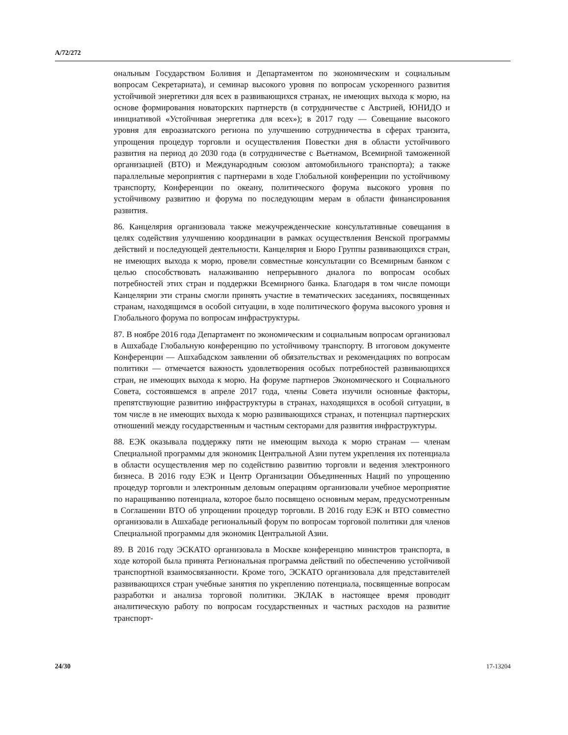A/72/272
ональным Государством Боливия и Департаментом по экономическим и социальным вопросам Секретариата), и семинар высокого уровня по вопросам ускоренного развития устойчивой энергетики для всех в развивающихся странах, не имеющих выхода к морю, на основе формирования новаторских партнерств (в сотрудничестве с Австрией, ЮНИДО и инициативой «Устойчивая энергетика для всех»); в 2017 году — Совещание высокого уровня для евроазиатского региона по улучшению сотрудничества в сферах транзита, упрощения процедур торговли и осуществления Повестки дня в области устойчивого развития на период до 2030 года (в сотрудничестве с Вьетнамом, Всемирной таможенной организацией (ВТО) и Международным союзом автомобильного транспорта); а также параллельные мероприятия с партнерами в ходе Глобальной конференции по устойчивому транспорту, Конференции по океану, политического форума высокого уровня по устойчивому развитию и форума по последующим мерам в области финансирования развития.
86. Канцелярия организовала также межучрежденческие консультативные совещания в целях содействия улучшению координации в рамках осуществления Венской программы действий и последующей деятельности. Канцелярия и Бюро Группы развивающихся стран, не имеющих выхода к морю, провели совместные консультации со Всемирным банком с целью способствовать налаживанию непрерывного диалога по вопросам особых потребностей этих стран и поддержки Всемирного банка. Благодаря в том числе помощи Канцелярии эти страны смогли принять участие в тематических заседаниях, посвященных странам, находящимся в особой ситуации, в ходе политического форума высокого уровня и Глобального форума по вопросам инфраструктуры.
87. В ноябре 2016 года Департамент по экономическим и социальным вопросам организовал в Ашхабаде Глобальную конференцию по устойчивому транспорту. В итоговом документе Конференции — Ашхабадском заявлении об обязательствах и рекомендациях по вопросам политики — отмечается важность удовлетворения особых потребностей развивающихся стран, не имеющих выхода к морю. На форуме партнеров Экономического и Социального Совета, состоявшемся в апреле 2017 года, члены Совета изучили основные факторы, препятствующие развитию инфраструктуры в странах, находящихся в особой ситуации, в том числе в не имеющих выхода к морю развивающихся странах, и потенциал партнерских отношений между государственным и частным секторами для развития инфраструктуры.
88. ЕЭК оказывала поддержку пяти не имеющим выхода к морю странам — членам Специальной программы для экономик Центральной Азии путем укрепления их потенциала в области осуществления мер по содействию развитию торговли и ведения электронного бизнеса. В 2016 году ЕЭК и Центр Организации Объединенных Наций по упрощению процедур торговли и электронным деловым операциям организовали учебное мероприятие по наращиванию потенциала, которое было посвящено основным мерам, предусмотренным в Соглашении ВТО об упрощении процедур торговли. В 2016 году ЕЭК и ВТО совместно организовали в Ашхабаде региональный форум по вопросам торговой политики для членов Специальной программы для экономик Центральной Азии.
89. В 2016 году ЭСКАТО организовала в Москве конференцию министров транспорта, в ходе которой была принята Региональная программа действий по обеспечению устойчивой транспортной взаимосвязанности. Кроме того, ЭСКАТО организовала для представителей развивающихся стран учебные занятия по укреплению потенциала, посвященные вопросам разработки и анализа торговой политики. ЭКЛАК в настоящее время проводит аналитическую работу по вопросам государственных и частных расходов на развитие транспорт-
24/30 17-13204